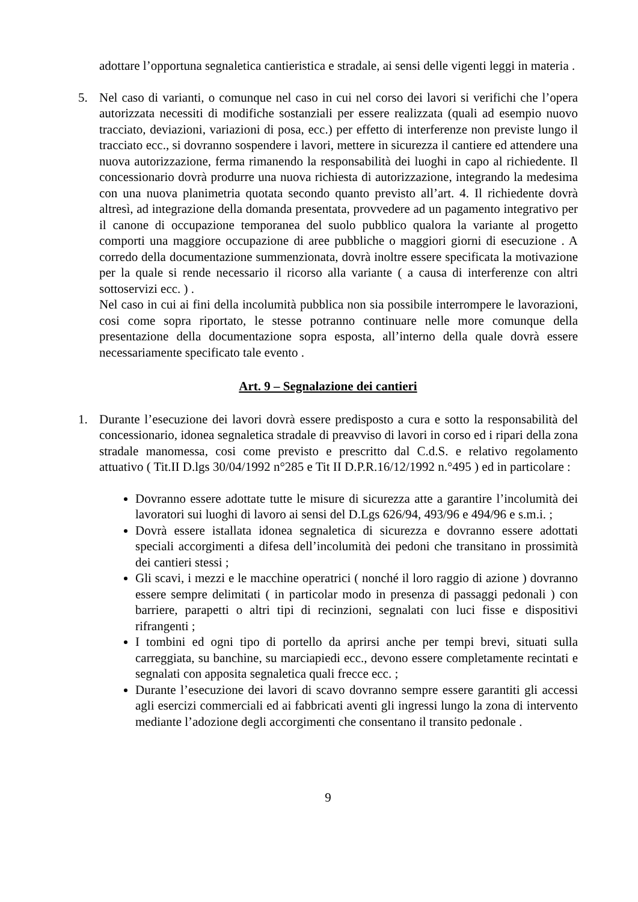adottare l’opportuna segnaletica cantieristica e stradale, ai sensi delle vigenti leggi in materia .
5. Nel caso di varianti, o comunque nel caso in cui nel corso dei lavori si verifichi che l’opera autorizzata necessiti di modifiche sostanziali per essere realizzata (quali ad esempio nuovo tracciato, deviazioni, variazioni di posa, ecc.) per effetto di interferenze non previste lungo il tracciato ecc., si dovranno sospendere i lavori, mettere in sicurezza il cantiere ed attendere una nuova autorizzazione, ferma rimanendo la responsabilità dei luoghi in capo al richiedente. Il concessionario dovrà produrre una nuova richiesta di autorizzazione, integrando la medesima con una nuova planimetria quotata secondo quanto previsto all’art. 4. Il richiedente dovrà altresì, ad integrazione della domanda presentata, provvedere ad un pagamento integrativo per il canone di occupazione temporanea del suolo pubblico qualora la variante al progetto comporti una maggiore occupazione di aree pubbliche o maggiori giorni di esecuzione . A corredo della documentazione summenzionata, dovrà inoltre essere specificata la motivazione per la quale si rende necessario il ricorso alla variante ( a causa di interferenze con altri sottoservizi ecc. ) .
Nel caso in cui ai fini della incolumità pubblica non sia possibile interrompere le lavorazioni, cosi come sopra riportato, le stesse potranno continuare nelle more comunque della presentazione della documentazione sopra esposta, all’interno della quale dovrà essere necessariamente specificato tale evento .
Art. 9 – Segnalazione dei cantieri
1. Durante l’esecuzione dei lavori dovrà essere predisposto a cura e sotto la responsabilità del concessionario, idonea segnaletica stradale di preavviso di lavori in corso ed i ripari della zona stradale manomessa, cosi come previsto e prescritto dal C.d.S. e relativo regolamento attuativo ( Tit.II D.lgs 30/04/1992 n°285 e Tit II D.P.R.16/12/1992 n.°495 ) ed in particolare :
Dovranno essere adottate tutte le misure di sicurezza atte a garantire l’incolumità dei lavoratori sui luoghi di lavoro ai sensi del D.Lgs 626/94, 493/96 e 494/96 e s.m.i. ;
Dovrà essere istallata idonea segnaletica di sicurezza e dovranno essere adottati speciali accorgimenti a difesa dell’incolumità dei pedoni che transitano in prossimità dei cantieri stessi ;
Gli scavi, i mezzi e le macchine operatrici ( nonché il loro raggio di azione ) dovranno essere sempre delimitati ( in particolar modo in presenza di passaggi pedonali ) con barriere, parapetti o altri tipi di recinzioni, segnalati con luci fisse e dispositivi rifrangenti ;
I tombini ed ogni tipo di portello da aprirsi anche per tempi brevi, situati sulla carreggiata, su banchine, su marciapiedi ecc., devono essere completamente recintati e segnalati con apposita segnaletica quali frecce ecc. ;
Durante l’esecuzione dei lavori di scavo dovranno sempre essere garantiti gli accessi agli esercizi commerciali ed ai fabbricati aventi gli ingressi lungo la zona di intervento mediante l’adozione degli accorgimenti che consentano il transito pedonale .
9